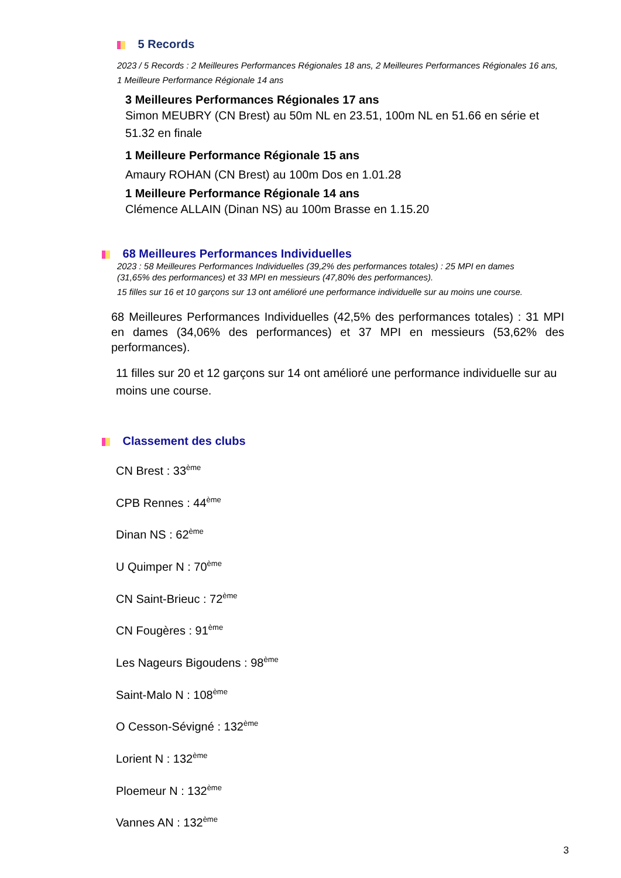5 Records
2023 / 5 Records : 2 Meilleures Performances Régionales 18 ans, 2 Meilleures Performances Régionales 16 ans, 1 Meilleure Performance Régionale 14 ans
3 Meilleures Performances Régionales 17 ans
Simon MEUBRY (CN Brest) au 50m NL en 23.51, 100m NL en 51.66 en série et 51.32 en finale
1 Meilleure Performance Régionale 15 ans
Amaury ROHAN (CN Brest) au 100m Dos en 1.01.28
1 Meilleure Performance Régionale 14 ans
Clémence ALLAIN (Dinan NS) au 100m Brasse en 1.15.20
68 Meilleures Performances Individuelles
2023 : 58 Meilleures Performances Individuelles (39,2% des performances totales) : 25 MPI en dames (31,65% des performances) et 33 MPI en messieurs (47,80% des performances).
15 filles sur 16 et 10 garçons sur 13 ont amélioré une performance individuelle sur au moins une course.
68 Meilleures Performances Individuelles (42,5% des performances totales) : 31 MPI en dames (34,06% des performances) et 37 MPI en messieurs (53,62% des performances).
11 filles sur 20 et 12 garçons sur 14 ont amélioré une performance individuelle sur au moins une course.
Classement des clubs
CN Brest : 33<sup>ème</sup>
CPB Rennes : 44<sup>ème</sup>
Dinan NS : 62<sup>ème</sup>
U Quimper N : 70<sup>ème</sup>
CN Saint-Brieuc : 72<sup>ème</sup>
CN Fougères : 91<sup>ème</sup>
Les Nageurs Bigoudens : 98<sup>ème</sup>
Saint-Malo N : 108<sup>ème</sup>
O Cesson-Sévigné : 132<sup>ème</sup>
Lorient N : 132<sup>ème</sup>
Ploemeur N : 132<sup>ème</sup>
Vannes AN : 132<sup>ème</sup>
3